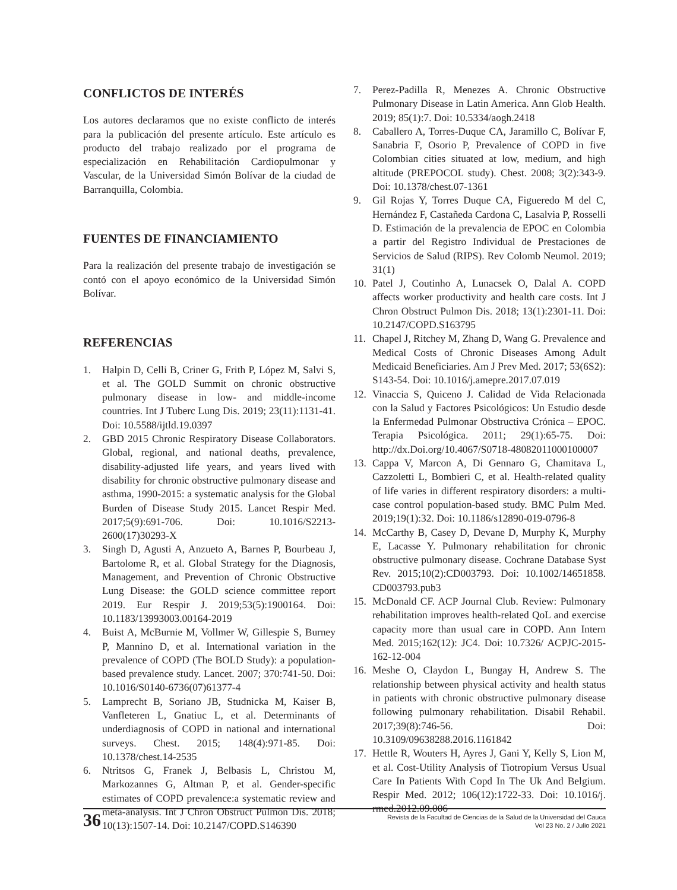CONFLICTOS DE INTERÉS
Los autores declaramos que no existe conflicto de interés para la publicación del presente artículo. Este artículo es producto del trabajo realizado por el programa de especialización en Rehabilitación Cardiopulmonar y Vascular, de la Universidad Simón Bolívar de la ciudad de Barranquilla, Colombia.
FUENTES DE FINANCIAMIENTO
Para la realización del presente trabajo de investigación se contó con el apoyo económico de la Universidad Simón Bolívar.
REFERENCIAS
1. Halpin D, Celli B, Criner G, Frith P, López M, Salvi S, et al. The GOLD Summit on chronic obstructive pulmonary disease in low- and middle-income countries. Int J Tuberc Lung Dis. 2019; 23(11):1131-41. Doi: 10.5588/ijtld.19.0397
2. GBD 2015 Chronic Respiratory Disease Collaborators. Global, regional, and national deaths, prevalence, disability-adjusted life years, and years lived with disability for chronic obstructive pulmonary disease and asthma, 1990-2015: a systematic analysis for the Global Burden of Disease Study 2015. Lancet Respir Med. 2017;5(9):691-706. Doi: 10.1016/S2213-2600(17)30293-X
3. Singh D, Agusti A, Anzueto A, Barnes P, Bourbeau J, Bartolome R, et al. Global Strategy for the Diagnosis, Management, and Prevention of Chronic Obstructive Lung Disease: the GOLD science committee report 2019. Eur Respir J. 2019;53(5):1900164. Doi: 10.1183/13993003.00164-2019
4. Buist A, McBurnie M, Vollmer W, Gillespie S, Burney P, Mannino D, et al. International variation in the prevalence of COPD (The BOLD Study): a population-based prevalence study. Lancet. 2007; 370:741-50. Doi: 10.1016/S0140-6736(07)61377-4
5. Lamprecht B, Soriano JB, Studnicka M, Kaiser B, Vanfleteren L, Gnatiuc L, et al. Determinants of underdiagnosis of COPD in national and international surveys. Chest. 2015; 148(4):971-85. Doi: 10.1378/chest.14-2535
6. Ntritsos G, Franek J, Belbasis L, Christou M, Markozannes G, Altman P, et al. Gender-specific estimates of COPD prevalence:a systematic review and meta-analysis. Int J Chron Obstruct Pulmon Dis. 2018; 10(13):1507-14. Doi: 10.2147/COPD.S146390
7. Perez-Padilla R, Menezes A. Chronic Obstructive Pulmonary Disease in Latin America. Ann Glob Health. 2019; 85(1):7. Doi: 10.5334/aogh.2418
8. Caballero A, Torres-Duque CA, Jaramillo C, Bolívar F, Sanabria F, Osorio P, Prevalence of COPD in five Colombian cities situated at low, medium, and high altitude (PREPOCOL study). Chest. 2008; 3(2):343-9. Doi: 10.1378/chest.07-1361
9. Gil Rojas Y, Torres Duque CA, Figueredo M del C, Hernández F, Castañeda Cardona C, Lasalvia P, Rosselli D. Estimación de la prevalencia de EPOC en Colombia a partir del Registro Individual de Prestaciones de Servicios de Salud (RIPS). Rev Colomb Neumol. 2019; 31(1)
10. Patel J, Coutinho A, Lunacsek O, Dalal A. COPD affects worker productivity and health care costs. Int J Chron Obstruct Pulmon Dis. 2018; 13(1):2301-11. Doi: 10.2147/COPD.S163795
11. Chapel J, Ritchey M, Zhang D, Wang G. Prevalence and Medical Costs of Chronic Diseases Among Adult Medicaid Beneficiaries. Am J Prev Med. 2017; 53(6S2): S143-54. Doi: 10.1016/j.amepre.2017.07.019
12. Vinaccia S, Quiceno J. Calidad de Vida Relacionada con la Salud y Factores Psicológicos: Un Estudio desde la Enfermedad Pulmonar Obstructiva Crónica – EPOC. Terapia Psicológica. 2011; 29(1):65-75. Doi: http://dx.Doi.org/10.4067/S0718-48082011000100007
13. Cappa V, Marcon A, Di Gennaro G, Chamitava L, Cazzoletti L, Bombieri C, et al. Health-related quality of life varies in different respiratory disorders: a multi-case control population-based study. BMC Pulm Med. 2019;19(1):32. Doi: 10.1186/s12890-019-0796-8
14. McCarthy B, Casey D, Devane D, Murphy K, Murphy E, Lacasse Y. Pulmonary rehabilitation for chronic obstructive pulmonary disease. Cochrane Database Syst Rev. 2015;10(2):CD003793. Doi: 10.1002/14651858. CD003793.pub3
15. McDonald CF. ACP Journal Club. Review: Pulmonary rehabilitation improves health-related QoL and exercise capacity more than usual care in COPD. Ann Intern Med. 2015;162(12): JC4. Doi: 10.7326/ ACPJC-2015-162-12-004
16. Meshe O, Claydon L, Bungay H, Andrew S. The relationship between physical activity and health status in patients with chronic obstructive pulmonary disease following pulmonary rehabilitation. Disabil Rehabil. 2017;39(8):746-56. Doi: 10.3109/09638288.2016.1161842
17. Hettle R, Wouters H, Ayres J, Gani Y, Kelly S, Lion M, et al. Cost-Utility Analysis of Tiotropium Versus Usual Care In Patients With Copd In The Uk And Belgium. Respir Med. 2012; 106(12):1722-33. Doi: 10.1016/j. rmed.2012.09.006
36
Revista de la Facultad de Ciencias de la Salud de la Universidad del Cauca
Vol 23 No. 2 / Julio 2021